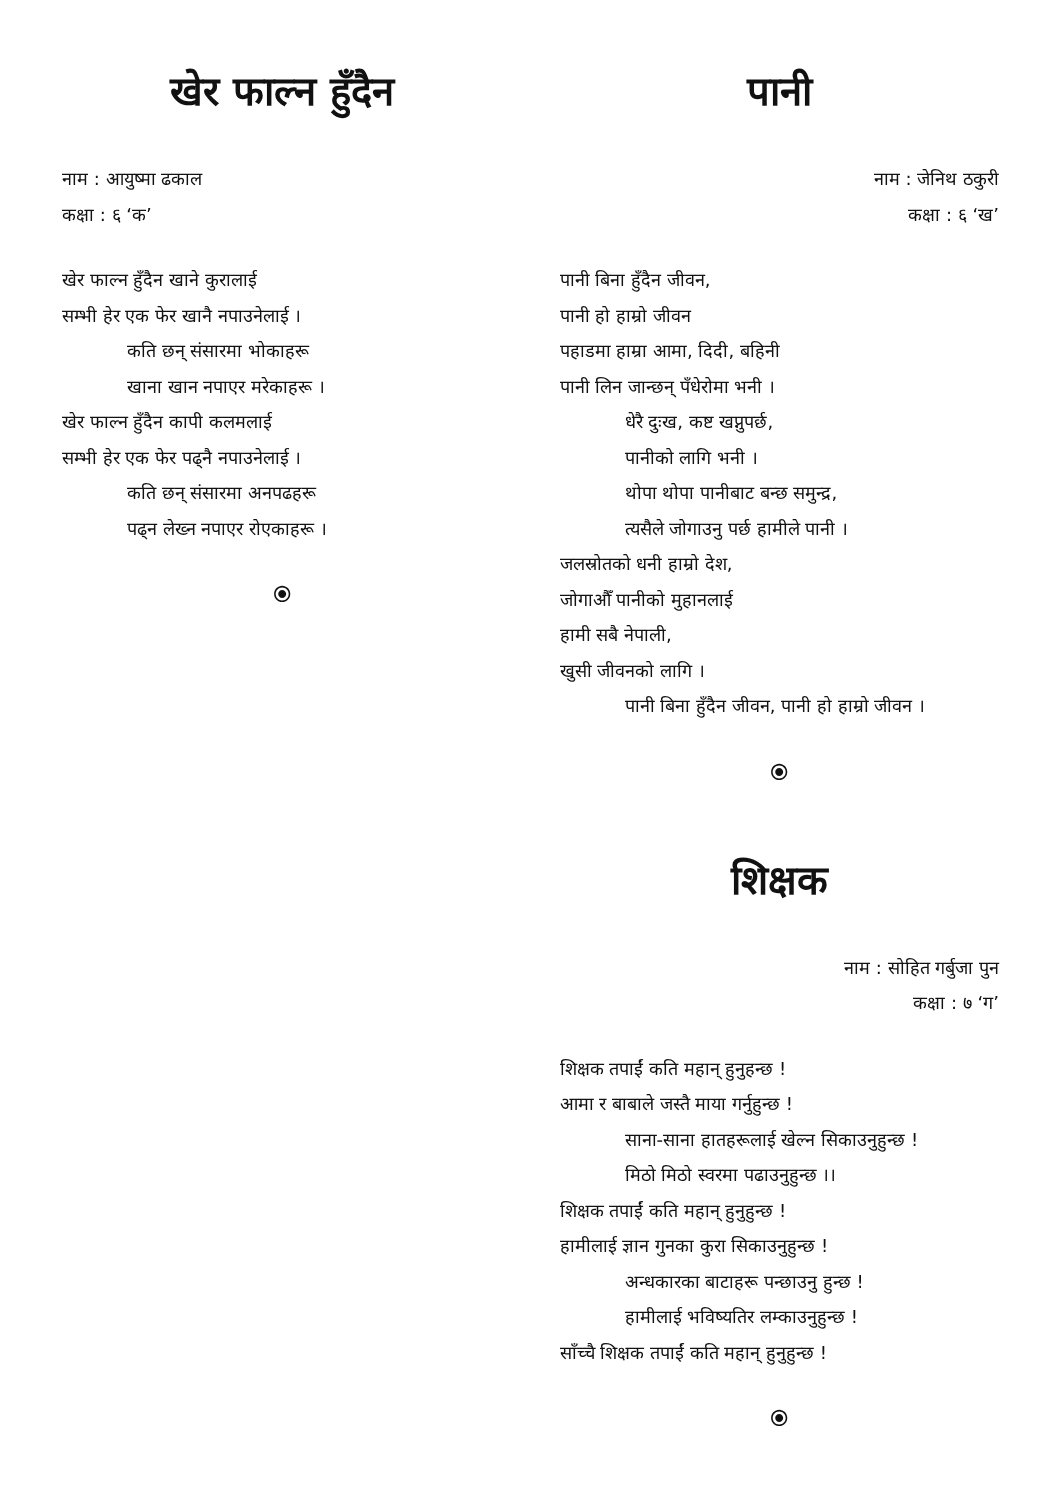खेर फाल्न हुँदैन
नाम : आयुष्मा ढकाल
कक्षा : ६ ‘क’
खेर फाल्न हुँदैन खाने कुरालाई
सम्भी हेर एक फेर खानै नपाउनेलाई ।
कति छन् संसारमा भोकाहरू
खाना खान नपाएर मरेकाहरू ।
खेर फाल्न हुँदैन कापी कलमलाई
सम्भी हेर एक फेर पढ्नै नपाउनेलाई ।
कति छन् संसारमा अनपढहरू
पढ्न लेख्न नपाएर रोएकाहरू ।
⦿
पानी
नाम : जेनिथ ठकुरी
कक्षा : ६ ‘ख’
पानी बिना हुँदैन जीवन,
पानी हो हाम्रो जीवन
पहाडमा हाम्रा आमा, दिदी, बहिनी
पानी लिन जान्छन् पँधेरोमा भनी ।
धेरै दुःख, कष्ट खप्नुपर्छ,
पानीको लागि भनी ।
थोपा थोपा पानीबाट बन्छ समुन्द्र,
त्यसैले जोगाउनु पर्छ हामीले पानी ।
जलस्रोतको धनी हाम्रो देश,
जोगाऔँ पानीको मुहानलाई
हामी सबै नेपाली,
खुसी जीवनको लागि ।
पानी बिना हुँदैन जीवन, पानी हो हाम्रो जीवन ।
⦿
शिक्षक
नाम : सोहित गर्बुजा पुन
कक्षा : ७ ‘ग’
शिक्षक तपाईं कति महान् हुनुहन्छ !
आमा र बाबाले जस्तै माया गर्नुहुन्छ !
साना-साना हातहरूलाई खेल्न सिकाउनुहुन्छ !
मिठो मिठो स्वरमा पढाउनुहुन्छ ।।
शिक्षक तपाईं कति महान् हुनुहुन्छ !
हामीलाई ज्ञान गुनका कुरा सिकाउनुहुन्छ !
अन्धकारका बाटाहरू पन्छाउनु हुन्छ !
हामीलाई भविष्यतिर लम्काउनुहुन्छ !
साँच्चै शिक्षक तपाईं कति महान् हुनुहुन्छ !
⦿